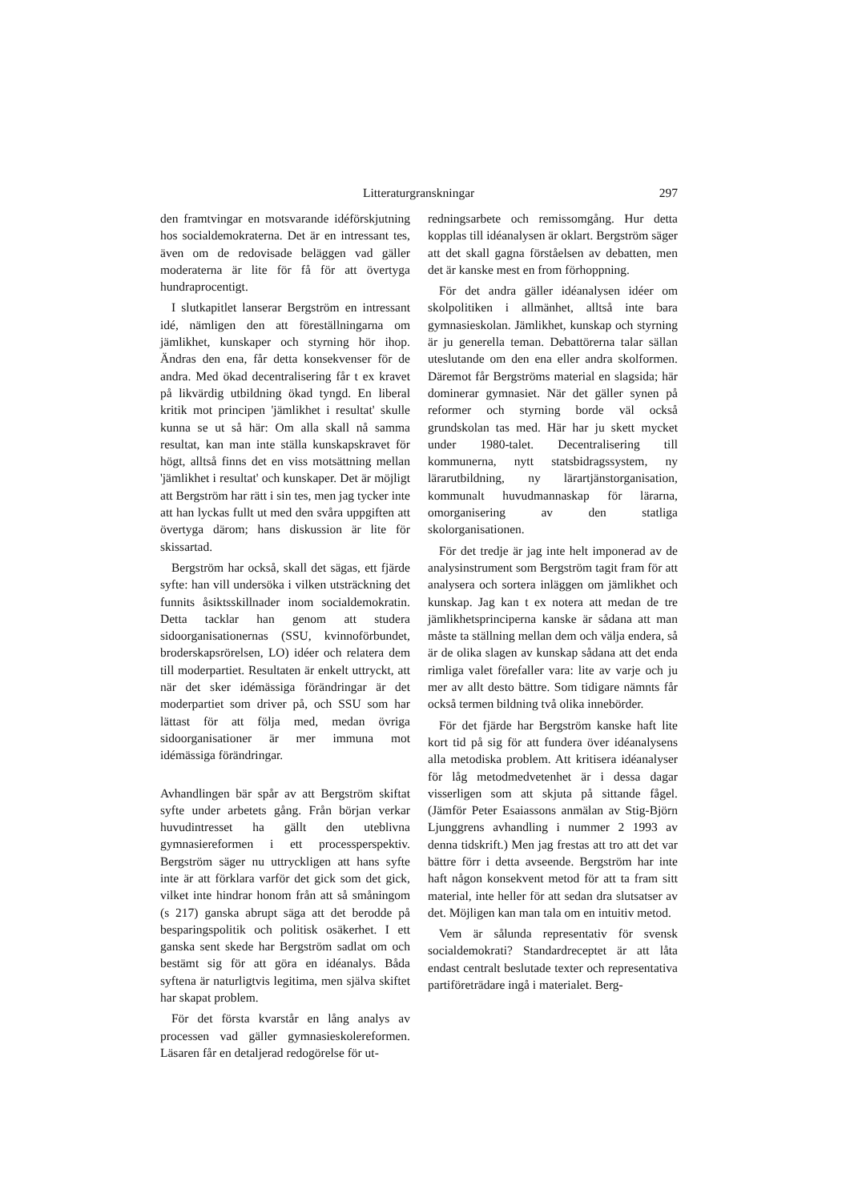Litteraturgranskningar 297
den framtvingar en motsvarande idéförskjutning hos socialdemokraterna. Det är en intressant tes, även om de redovisade beläggen vad gäller moderaterna är lite för få för att övertyga hundraprocentigt.
I slutkapitlet lanserar Bergström en intressant idé, nämligen den att föreställningarna om jämlikhet, kunskaper och styrning hör ihop. Ändras den ena, får detta konsekvenser för de andra. Med ökad decentralisering får t ex kravet på likvärdig utbildning ökad tyngd. En liberal kritik mot principen 'jämlikhet i resultat' skulle kunna se ut så här: Om alla skall nå samma resultat, kan man inte ställa kunskapskravet för högt, alltså finns det en viss motsättning mellan 'jämlikhet i resultat' och kunskaper. Det är möjligt att Bergström har rätt i sin tes, men jag tycker inte att han lyckas fullt ut med den svåra uppgiften att övertyga därom; hans diskussion är lite för skissartad.
Bergström har också, skall det sägas, ett fjärde syfte: han vill undersöka i vilken utsträckning det funnits åsiktsskillnader inom socialdemokratin. Detta tacklar han genom att studera sidoorganisationernas (SSU, kvinnoförbundet, broderskapsrörelsen, LO) idéer och relatera dem till moderpartiet. Resultaten är enkelt uttryckt, att när det sker idémässiga förändringar är det moderpartiet som driver på, och SSU som har lättast för att följa med, medan övriga sidoorganisationer är mer immuna mot idémässiga förändringar.
Avhandlingen bär spår av att Bergström skiftat syfte under arbetets gång. Från början verkar huvudintresset ha gällt den uteblivna gymnasiereformen i ett processperspektiv. Bergström säger nu uttryckligen att hans syfte inte är att förklara varför det gick som det gick, vilket inte hindrar honom från att så småningom (s 217) ganska abrupt säga att det berodde på besparingspolitik och politisk osäkerhet. I ett ganska sent skede har Bergström sadlat om och bestämt sig för att göra en idéanalys. Båda syftena är naturligtvis legitima, men själva skiftet har skapat problem.
För det första kvarstår en lång analys av processen vad gäller gymnasieskolereformen. Läsaren får en detaljerad redogörelse för ut-
redningsarbete och remissomgång. Hur detta kopplas till idéanalysen är oklart. Bergström säger att det skall gagna förståelsen av debatten, men det är kanske mest en from förhoppning.
För det andra gäller idéanalysen idéer om skolpolitiken i allmänhet, alltså inte bara gymnasieskolan. Jämlikhet, kunskap och styrning är ju generella teman. Debattörerna talar sällan uteslutande om den ena eller andra skolformen. Däremot får Bergströms material en slagsida; här dominerar gymnasiet. När det gäller synen på reformer och styrning borde väl också grundskolan tas med. Här har ju skett mycket under 1980-talet. Decentralisering till kommunerna, nytt statsbidragssystem, ny lärarutbildning, ny lärartjänstorganisation, kommunalt huvudmannaskap för lärarna, omorganisering av den statliga skolorganisationen.
För det tredje är jag inte helt imponerad av de analysinstrument som Bergström tagit fram för att analysera och sortera inläggen om jämlikhet och kunskap. Jag kan t ex notera att medan de tre jämlikhetsprinciperna kanske är sådana att man måste ta ställning mellan dem och välja endera, så är de olika slagen av kunskap sådana att det enda rimliga valet förefaller vara: lite av varje och ju mer av allt desto bättre. Som tidigare nämnts får också termen bildning två olika innebörder.
För det fjärde har Bergström kanske haft lite kort tid på sig för att fundera över idéanalysens alla metodiska problem. Att kritisera idéanalyser för låg metodmedvetenhet är i dessa dagar visserligen som att skjuta på sittande fågel. (Jämför Peter Esaiassons anmälan av Stig-Björn Ljunggrens avhandling i nummer 2 1993 av denna tidskrift.) Men jag frestas att tro att det var bättre förr i detta avseende. Bergström har inte haft någon konsekvent metod för att ta fram sitt material, inte heller för att sedan dra slutsatser av det. Möjligen kan man tala om en intuitiv metod.
Vem är sålunda representativ för svensk socialdemokrati? Standardreceptet är att låta endast centralt beslutade texter och representativa partiföreträdare ingå i materialet. Berg-